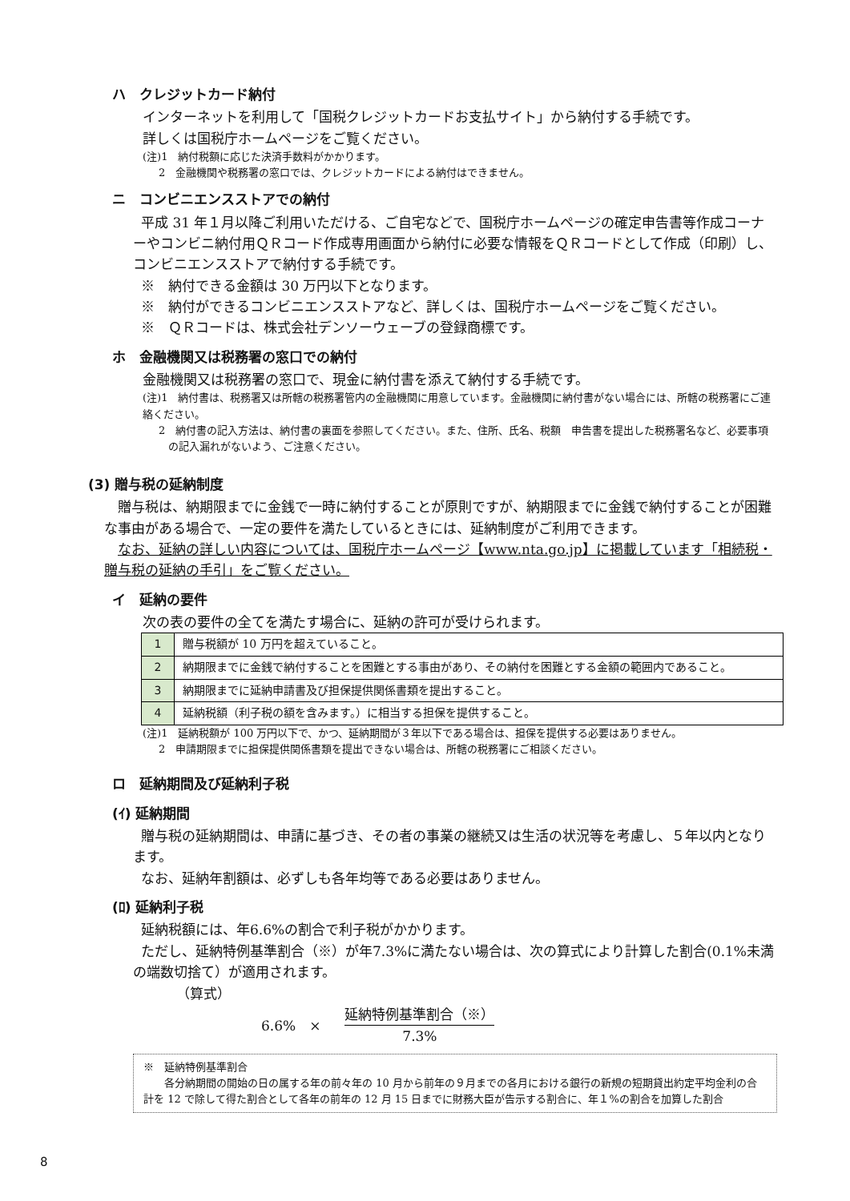ハ　クレジットカード納付
インターネットを利用して「国税クレジットカードお支払サイト」から納付する手続です。
詳しくは国税庁ホームページをご覧ください。
(注)1　納付税額に応じた決済手数料がかかります。
2　金融機関や税務署の窓口では、クレジットカードによる納付はできません。
ニ　コンビニエンスストアでの納付
平成 31 年１月以降ご利用いただける、ご自宅などで、国税庁ホームページの確定申告書等作成コーナーやコンビニ納付用ＱＲコード作成専用画面から納付に必要な情報をＱＲコードとして作成（印刷）し、コンビニエンスストアで納付する手続です。
※　納付できる金額は 30 万円以下となります。
※　納付ができるコンビニエンスストアなど、詳しくは、国税庁ホームページをご覧ください。
※　ＱＲコードは、株式会社デンソーウェーブの登録商標です。
ホ　金融機関又は税務署の窓口での納付
金融機関又は税務署の窓口で、現金に納付書を添えて納付する手続です。
(注)1　納付書は、税務署又は所轄の税務署管内の金融機関に用意しています。金融機関に納付書がない場合には、所轄の税務署にご連絡ください。
2　納付書の記入方法は、納付書の裏面を参照してください。また、住所、氏名、税額　申告書を提出した税務署名など、必要事項の記入漏れがないよう、ご注意ください。
(3) 贈与税の延納制度
贈与税は、納期限までに金銭で一時に納付することが原則ですが、納期限までに金銭で納付することが困難な事由がある場合で、一定の要件を満たしているときには、延納制度がご利用できます。
なお、延納の詳しい内容については、国税庁ホームページ【www.nta.go.jp】に掲載しています「相続税・贈与税の延納の手引」をご覧ください。
イ　延納の要件
次の表の要件の全てを満たす場合に、延納の許可が受けられます。
| 1 | 贈与税額が 10 万円を超えていること。 |
| 2 | 納期限までに金銭で納付することを困難とする事由があり、その納付を困難とする金額の範囲内であること。 |
| 3 | 納期限までに延納申請書及び担保提供関係書類を提出すること。 |
| 4 | 延納税額（利子税の額を含みます。）に相当する担保を提供すること。 |
(注)1　延納税額が 100 万円以下で、かつ、延納期間が３年以下である場合は、担保を提供する必要はありません。
2　申請期限までに担保提供関係書類を提出できない場合は、所轄の税務署にご相談ください。
ロ　延納期間及び延納利子税
(ｲ) 延納期間
贈与税の延納期間は、申請に基づき、その者の事業の継続又は生活の状況等を考慮し、５年以内となります。
なお、延納年割額は、必ずしも各年均等である必要はありません。
(ﾛ) 延納利子税
延納税額には、年6.6%の割合で利子税がかかります。
ただし、延納特例基準割合（※）が年7.3%に満たない場合は、次の算式により計算した割合(0.1%未満の端数切捨て）が適用されます。
（算式）
6.6%　× 延納特例基準割合（※） 7.3%
※　延納特例基準割合
各分納期間の開始の日の属する年の前々年の 10 月から前年の９月までの各月における銀行の新規の短期貸出約定平均金利の合計を 12 で除して得た割合として各年の前年の 12 月 15 日までに財務大臣が告示する割合に、年１%の割合を加算した割合
8